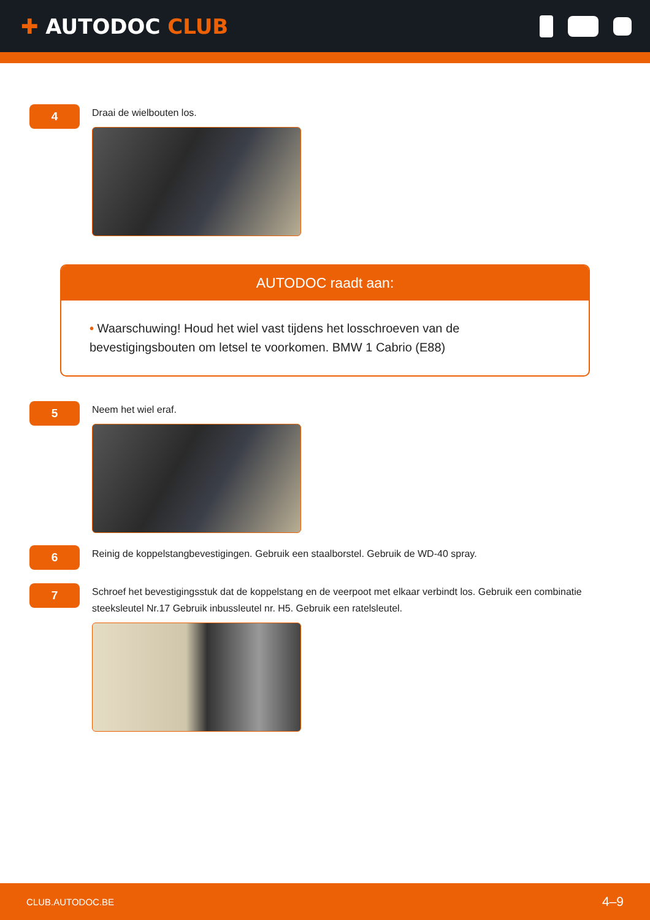✚ AUTODOC CLUB
4
Draai de wielbouten los.
AUTODOC raadt aan:
• Waarschuwing! Houd het wiel vast tijdens het losschroeven van de bevestigingsbouten om letsel te voorkomen. BMW 1 Cabrio (E88)
5
Neem het wiel eraf.
6
Reinig de koppelstangbevestigingen. Gebruik een staalborstel. Gebruik de WD-40 spray.
7
Schroef het bevestigingsstuk dat de koppelstang en de veerpoot met elkaar verbindt los. Gebruik een combinatie steeksleutel Nr.17 Gebruik inbussleutel nr. H5. Gebruik een ratelsleutel.
CLUB.AUTODOC.BE 4–9